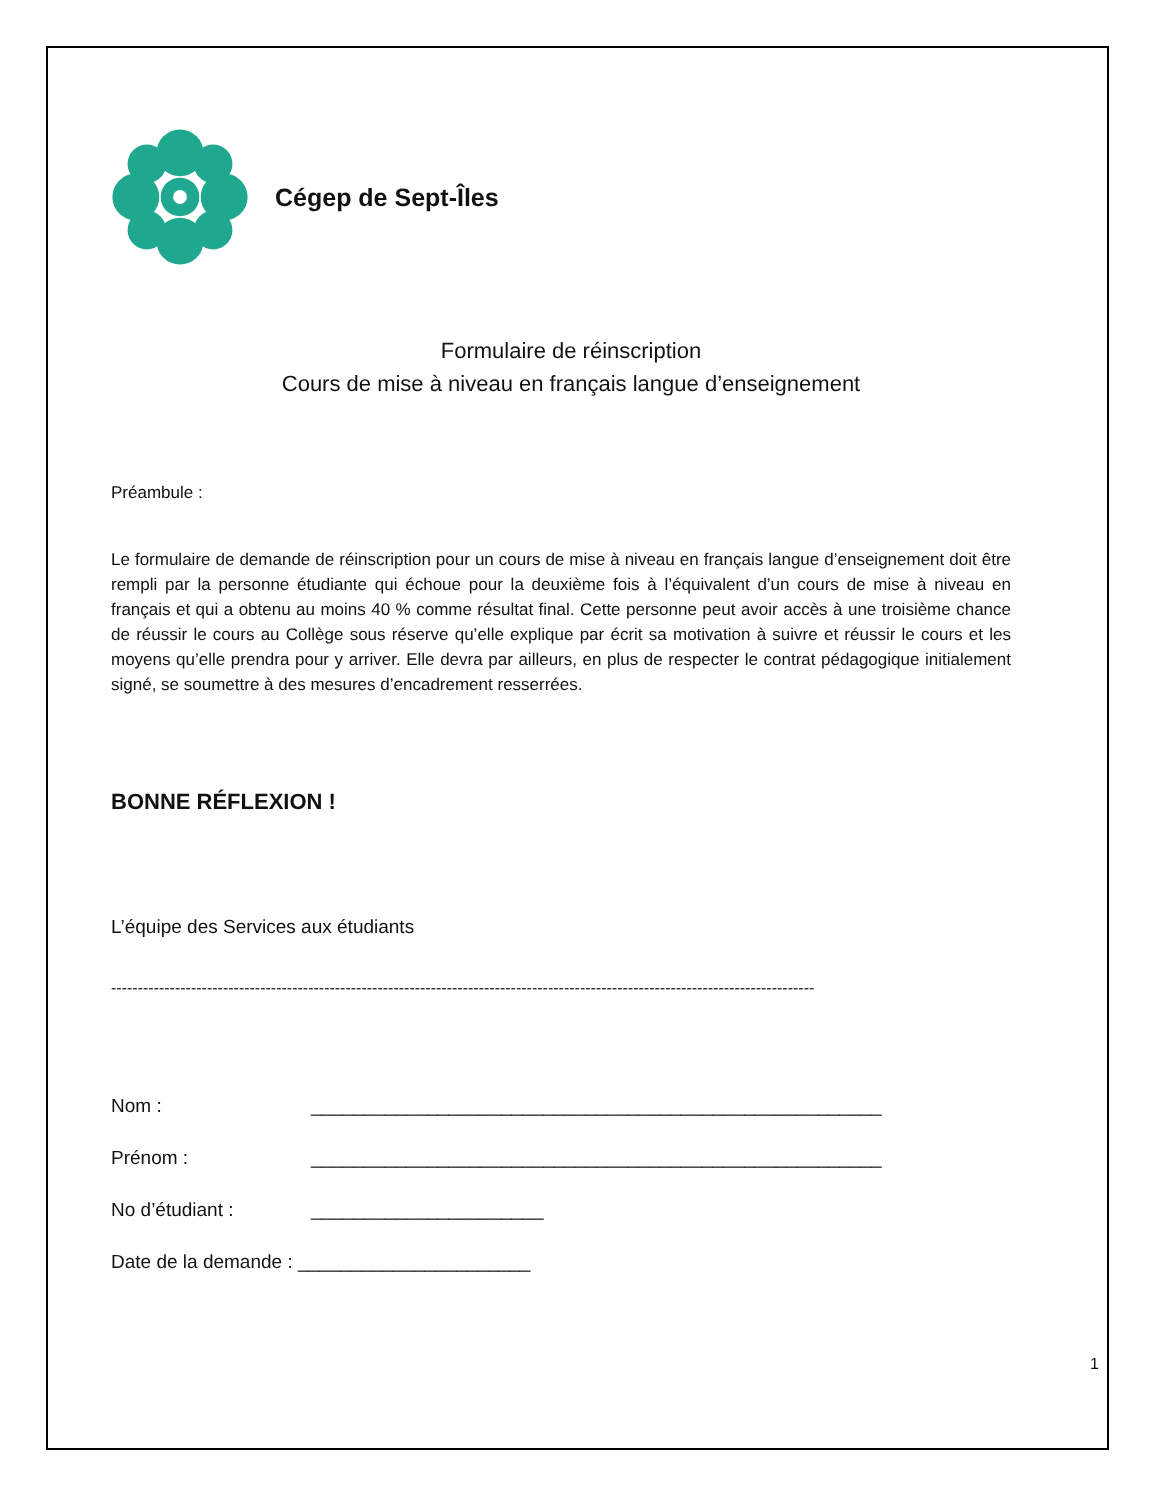Cégep de Sept-Îles
Formulaire de réinscription
Cours de mise à niveau en français langue d’enseignement
Préambule :
Le formulaire de demande de réinscription pour un cours de mise à niveau en français langue d’enseignement doit être rempli par la personne étudiante qui échoue pour la deuxième fois à l’équivalent d’un cours de mise à niveau en français et qui a obtenu au moins 40 % comme résultat final. Cette personne peut avoir accès à une troisième chance de réussir le cours au Collège sous réserve qu’elle explique par écrit sa motivation à suivre et réussir le cours et les moyens qu’elle prendra pour y arriver. Elle devra par ailleurs, en plus de respecter le contrat pédagogique initialement signé, se soumettre à des mesures d’encadrement resserrées.
BONNE RÉFLEXION !
L’équipe des Services aux étudiants
------------------------------------------------------------------------------------------------------------------------------------
Nom : ______________________________________________________
Prénom : ______________________________________________________
No d’étudiant : ______________________
Date de la demande : ______________________
1